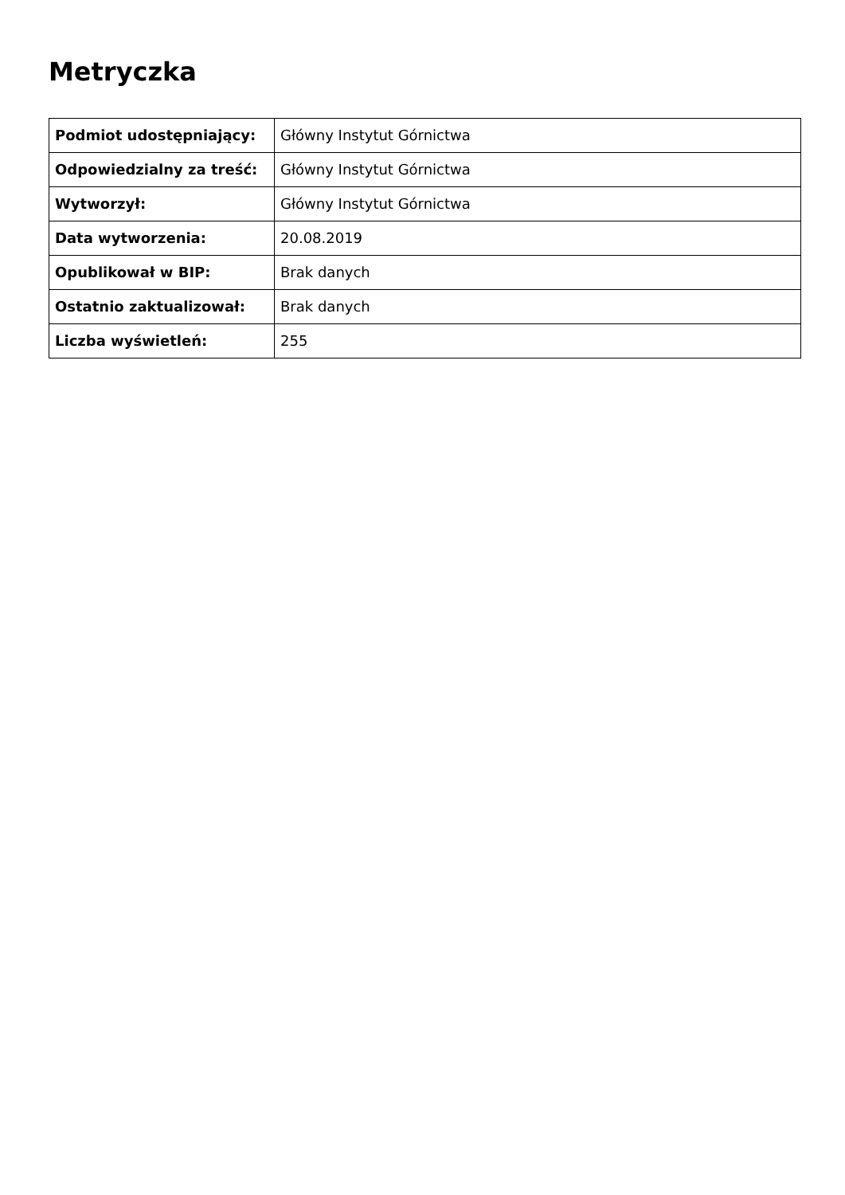Metryczka
| Podmiot udostępniający: | Główny Instytut Górnictwa |
| Odpowiedzialny za treść: | Główny Instytut Górnictwa |
| Wytworzył: | Główny Instytut Górnictwa |
| Data wytworzenia: | 20.08.2019 |
| Opublikował w BIP: | Brak danych |
| Ostatnio zaktualizował: | Brak danych |
| Liczba wyświetleń: | 255 |